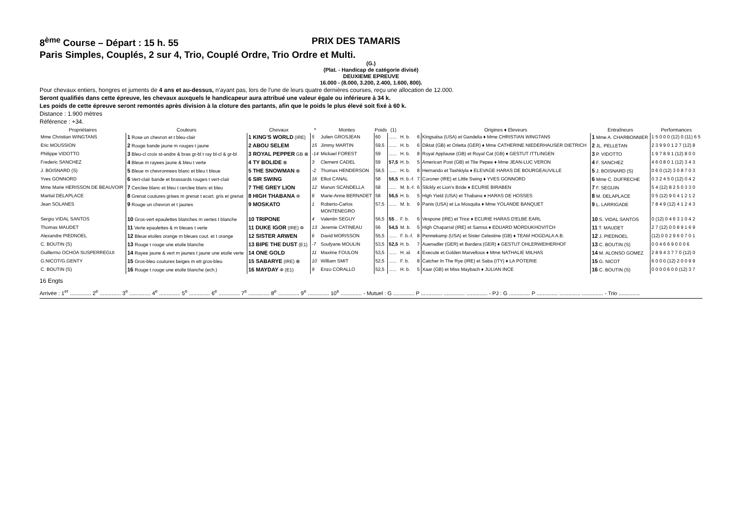8<sup>ème</sup> Course – Départ : 15 h. 55 PRIX DES TAMARIS
Paris Simples, Couplés, 2 sur 4, Trio, Couplé Ordre, Trio Ordre et Multi.
(G.)
(Plat. - Handicap de catégorie divisé)
DEUXIEME EPREUVE
16.000 - (8.000, 3.200, 2.400, 1.600, 800).
Pour chevaux entiers, hongres et juments de 4 ans et au-dessus, n'ayant pas, lors de l'une de leurs quatre dernières courses, reçu une allocation de 12.000.
Seront qualifiés dans cette épreuve, les chevaux auxquels le handicapeur aura attribué une valeur égale ou inférieure à 34 k.
Les poids de cette épreuve seront remontés après division à la cloture des partants, afin que le poids le plus élevé soit fixé à 60 k.
Distance : 1.900 mètres
Référence : +34.
| Propriétaires | Couleurs | Chevaux | * | Montes | Poids | (1) | | | Origines ♦ Eleveurs | Entraîneurs | Performances |
| --- | --- | --- | --- | --- | --- | --- | --- | --- | --- | --- | --- |
| Mme Christian WINGTANS | 1 Rose un chevron et t bleu-clair | 1 KING'S WORLD (IRE) | 5 | Julien GROSJEAN | 60 | ...... | H. b. | 6 | Kingsalsa (USA) et Gandelia ♦ Mme CHRISTIAN WINGTANS | 1 Mme A. CHARBONNIER | 1 5 0 0 0 (12) 0 (11) 6 5 |
| Eric MOUSSION | 2 Rouge bande jaune m rouges t jaune | 2 ABOU SELEM | 15 | Jimmy MARTIN | 59,5 | ...... | H. b. | 6 | Diktat (GB) et Orletta (GER) ♦ Mme CATHERINE NIEDERHAUSER DIETRICH | 2 JL. PELLETAN | 2 3 9 9 0 1 2 7 (12) 8 |
| Philippe VIDOTTO | 3 Bleu-cl croix st-andre & bras gr-bl t ray bl-cl & gr-bl | 3 ROYAL PEPPER GB ⊗ | -14 | Mickael FOREST | 59 | ...... | H. b. | 8 | Royal Applause (GB) et Royal Cat (GB) ♦ GESTUT ITTLINGEN | 3 P. VIDOTTO | 1 9 7 8 9 1 (12) 8 0 0 |
| Frederic SANCHEZ | 4 Bleue m rayees jaune & bleu t verte | 4 TY BOLIDE ⊗ | 3 | Clement CADEL | 59 | 57,5 | H. b. | 5 | American Post (GB) et Tite Pepee ♦ Mme JEAN-LUC VERON | 4 F. SANCHEZ | 4 6 0 8 0 1 (12) 3 4 3 |
| J. BOISNARD (S) | 5 Bleue m chevronnees blanc et bleu t bleue | 5 THE SNOWMAN ⊗ | -2 | Thomas HENDERSON | 58,5 | ...... | H. b. | 8 | Hernando et Tashkiyla ♦ ELEVAGE HARAS DE BOURGEAUVILLE | 5 J. BOISNARD (S) | 0 6 0 (12) 3 0 8 7 0 3 |
| Yves GONNORD | 6 Vert-clair bande et brassards rouges t vert-clair | 6 SIR SWING | 16 | Elliot CANAL | 58 | 56,5 | H. b.-f. | 7 | Coroner (IRE) et Little Swing ♦ YVES GONNORD | 6 Mme C. DUFRECHE | 0 3 2 4 5 0 (12) 0 4 2 |
| Mme Marie HERISSON DE BEAUVOIR | 7 Cerclee blanc et bleu t cerclee blanc et bleu | 7 THE GREY LION | 12 | Manon SCANDELLA | 58 | ...... | M. b.-f. | 6 | Slickly et Lion's Bride ♦ ECURIE BIRABEN | 7 F. SEGUIN | 5 4 (12) 8 2 5 0 3 3 0 |
| Martial DELAPLACE | 8 Grenat coutures grises m grenat t ecart. gris et grenat | 8 HIGH THABANA Φ | 8 | Marie-Anne BERNADET | 58 | 56,5 | H. b. | 5 | High Yield (USA) et Thabana ♦ HARAS DE HOSSES | 8 M. DELAPLACE | 0 5 (12) 9 0 4 1 2 1 2 |
| Jean SOLANES | 9 Rouge un chevron et t jaunes | 9 MOSKATO | 1 | Roberto-Carlos MONTENEGRO | 57,5 | ...... | M. b. | 9 | Panis (USA) et La Mosquita ♦ Mme YOLANDE BANQUET | 9 L. LARRIGADE | 7 8 4 9 (12) 4 1 2 4 3 |
| Sergio VIDAL SANTOS | 10 Gros-vert epaulettes blanches m vertes t blanche | 10 TRIPONE | 4 | Valentin SEGUY | 56,5 | 55 .. | F. b. | 6 | Vespone (IRE) et Trice ♦ ECURIE HARAS D'ELBE EARL | 10 S. VIDAL SANTOS | 0 (12) 0 4 6 3 1 0 4 2 |
| Thomas MAUDET | 11 Verte epaulettes & m bleues t verte | 11 DUKE IGOR (IRE) Φ | 13 | Jeremie CATINEAU | 56 | 54,5 | M. b. | 5 | High Chaparral (IRE) et Samsa ♦ EDUARD MORDUKHOVITCH | 11 T. MAUDET | 2 7 (12) 0 0 8 9 1 6 9 |
| Alexandre PIEDNOEL | 12 Bleue etoiles orange m bleues cout. et t orange | 12 SISTER ARWEN | 6 | David MORISSON | 55,5 | ...... | F. b.-f. | 8 | Pennekamp (USA) et Sister Celestine (GB) ♦ TEAM HOGDALA A.B. | 12 J. PIEDNOEL | (12) 0 0 2 9 6 0 7 0 1 |
| C. BOUTIN (S) | 13 Rouge t rouge une etoile blanche | 13 BIPE THE DUST (E1) | -7 | Soufyane MOULIN | 53,5 | 52,5 | H. b. | 7 | Auenadler (GER) et Bardera (GER) ♦ GESTUT OHLERWEIHERHOF | 13 C. BOUTIN (S) | 0 0 4 6 6 9 0 0 0 6 |
| Guillermo OCHOA SUSPERREGUI | 14 Rayee jaune & vert m jaunes t jaune une etoile verte | 14 ONE GOLD | 11 | Maxime FOULON | 53,5 | ...... | H. al. | 4 | Execute et Golden Marvellous ♦ Mme NATHALIE MILHAS | 14 M. ALONSO GOMEZ | 2 8 9 4 3 7 7 0 (12) 0 |
| G.NICOT/G.GENTY | 15 Gros-bleu coutures beiges m ett gros-bleu | 15 SABARYE (IRE) ⊗ | 10 | William SMIT | 52,5 | ...... | F. b. | 8 | Catcher In The Rye (IRE) et Saba (ITY) ♦ LA POTERIE | 15 G. NICOT | 6 0 0 0 (12) 2 0 0 9 9 |
| C. BOUTIN (S) | 16 Rouge t rouge une etoile blanche (ech.) | 16 MAYDAY Φ (E1) | 9 | Enzo CORALLO | 52,5 | ...... | H. b. | 5 | Xaar (GB) et Miss Maybach ♦ JULIAN INCE | 16 C. BOUTIN (S) | 0 0 0 0 6 0 0 (12) 3 7 |
16 Engts
Arrivée : 1<sup>er</sup> .............. 2<sup>e</sup> .............. 3<sup>e</sup> .............. 4<sup>e</sup> .............. 5<sup>e</sup> .............. 6<sup>e</sup> .............. 7<sup>e</sup> .............. 8<sup>e</sup> .............. 9<sup>e</sup> .............. 10<sup>e</sup> .............. - Mutuel : G .............. P .............. .............. .............. - PJ : G .............. P .............. .............. .............. - Trio ..............